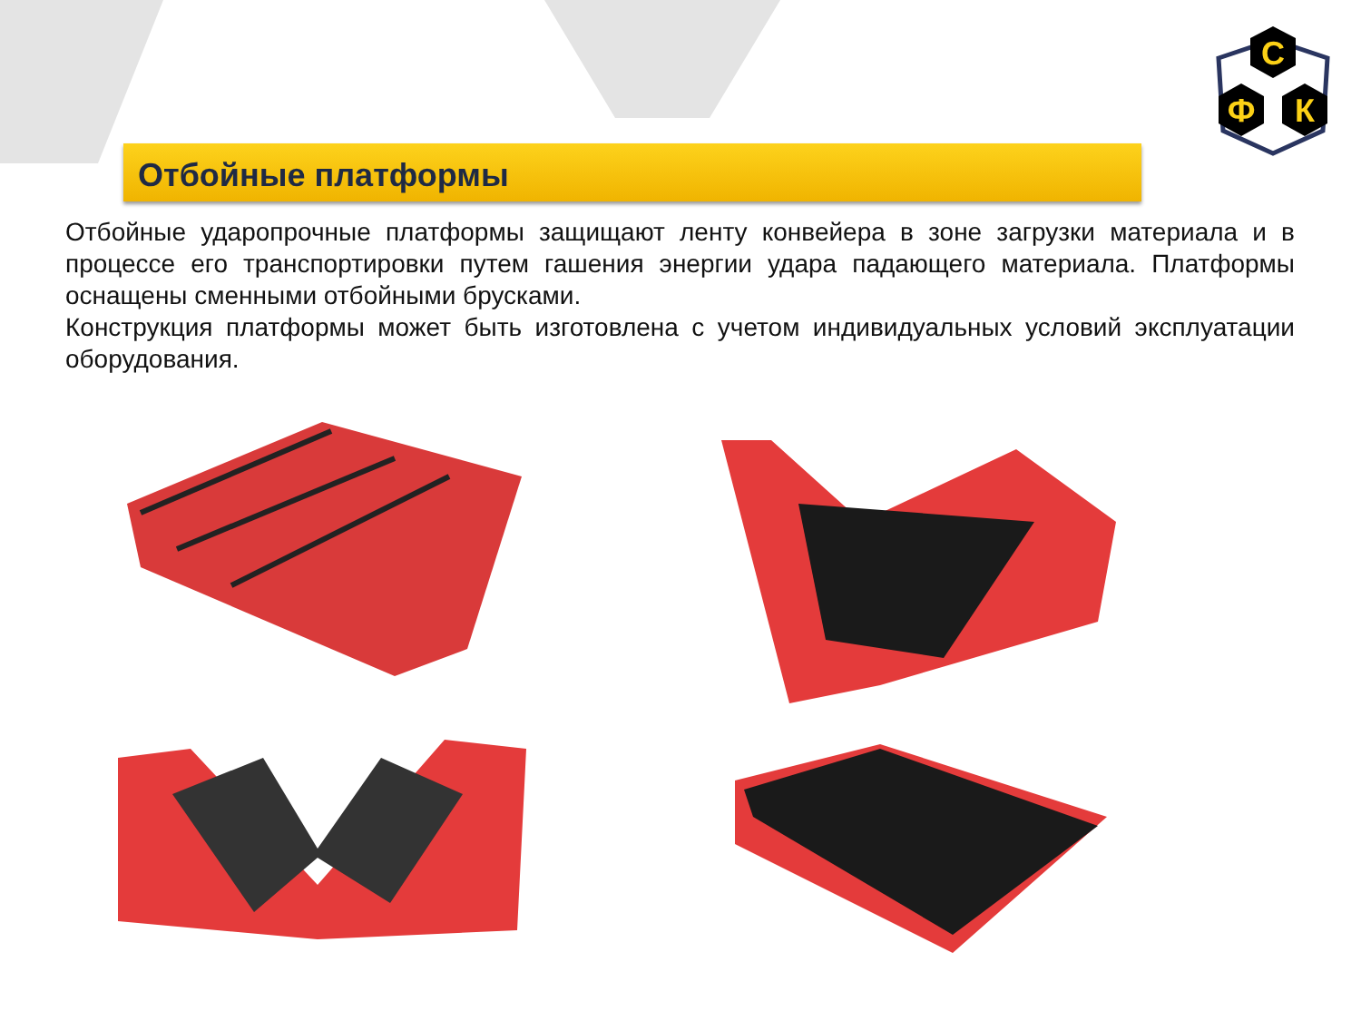С
Ф
К
Отбойные платформы
Отбойные ударопрочные платформы защищают ленту конвейера в зоне загрузки материала и в процессе его транспортировки путем гашения энергии удара падающего материала. Платформы оснащены сменными отбойными брусками.
Конструкция платформы может быть изготовлена с учетом индивидуальных условий эксплуатации оборудования.